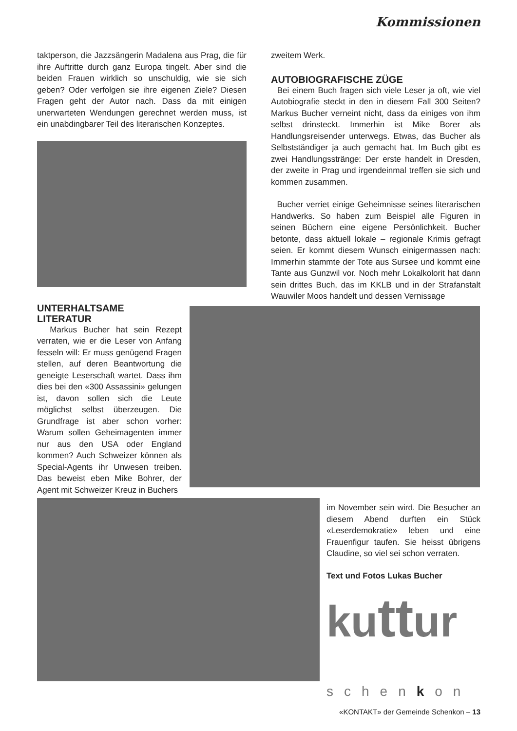Kommissionen
taktperson, die Jazzsängerin Madalena aus Prag, die für ihre Auftritte durch ganz Europa tingelt. Aber sind die beiden Frauen wirklich so unschuldig, wie sie sich geben? Oder verfolgen sie ihre eigenen Ziele? Diesen Fragen geht der Autor nach. Dass da mit einigen unerwarteten Wendungen gerechnet werden muss, ist ein unabdingbarer Teil des literarischen Konzeptes.
UNTERHALTSAME
LITERATUR
Markus Bucher hat sein Rezept verraten, wie er die Leser von Anfang fesseln will: Er muss genügend Fragen stellen, auf deren Beantwortung die geneigte Leserschaft wartet. Dass ihm dies bei den «300 Assassini» gelungen ist, davon sollen sich die Leute möglichst selbst überzeugen. Die Grundfrage ist aber schon vorher: Warum sollen Geheimagenten immer nur aus den USA oder England kommen? Auch Schweizer können als Special-Agents ihr Unwesen treiben. Das beweist eben Mike Bohrer, der Agent mit Schweizer Kreuz in Buchers
zweitem Werk.
AUTOBIOGRAFISCHE ZÜGE
Bei einem Buch fragen sich viele Leser ja oft, wie viel Autobiografie steckt in den in diesem Fall 300 Seiten? Markus Bucher verneint nicht, dass da einiges von ihm selbst drinsteckt. Immerhin ist Mike Borer als Handlungsreisender unterwegs. Etwas, das Bucher als Selbstständiger ja auch gemacht hat. Im Buch gibt es zwei Handlungsstränge: Der erste handelt in Dresden, der zweite in Prag und irgendeinmal treffen sie sich und kommen zusammen.
Bucher verriet einige Geheimnisse seines literarischen Handwerks. So haben zum Beispiel alle Figuren in seinen Büchern eine eigene Persönlichkeit. Bucher betonte, dass aktuell lokale – regionale Krimis gefragt seien. Er kommt diesem Wunsch einigermassen nach: Immerhin stammte der Tote aus Sursee und kommt eine Tante aus Gunzwil vor. Noch mehr Lokalkolorit hat dann sein drittes Buch, das im KKLB und in der Strafanstalt Wauwiler Moos handelt und dessen Vernissage
im November sein wird. Die Besucher an diesem Abend durften ein Stück «Leserdemokratie» leben und eine Frauenfigur taufen. Sie heisst übrigens Claudine, so viel sei schon verraten.
Text und Fotos Lukas Bucher
kuttur
schenkon
«KONTAKT» der Gemeinde Schenkon – 13